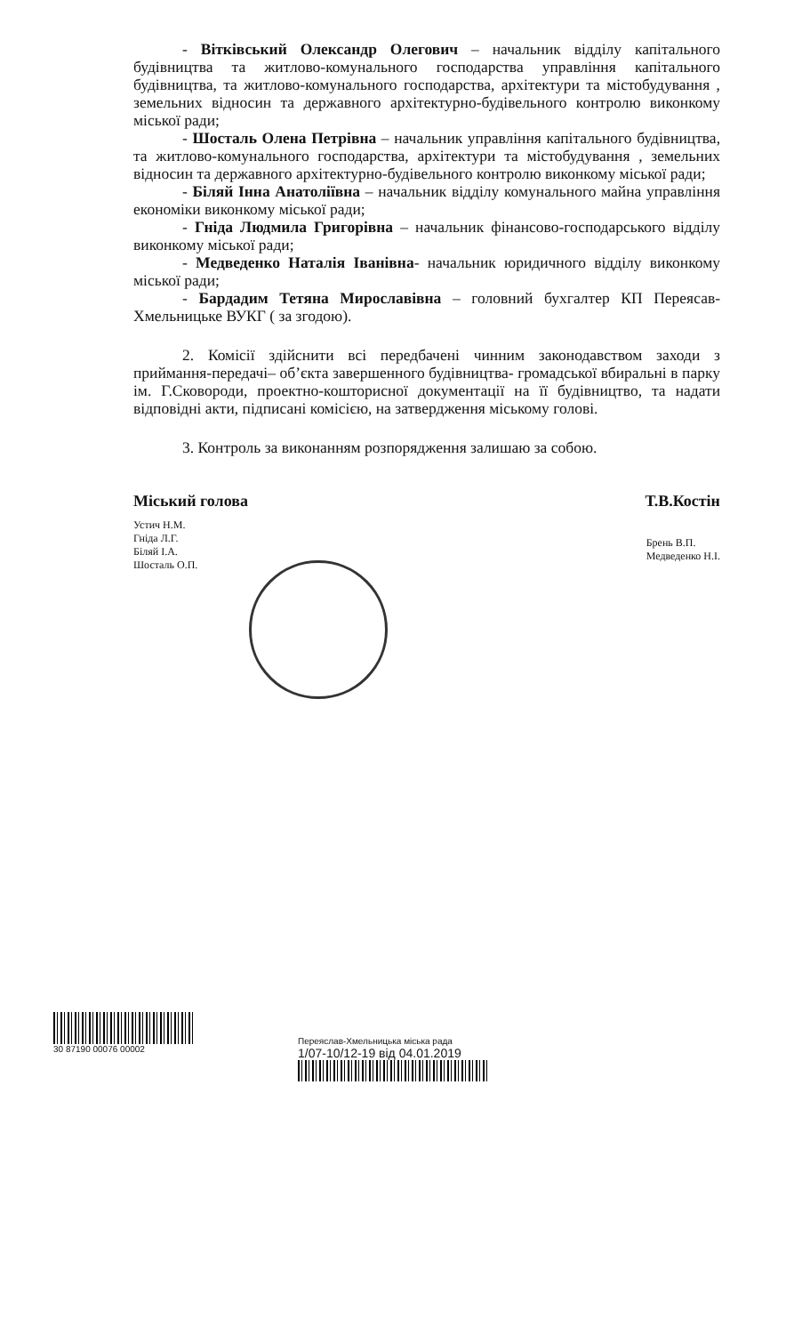- Вітківський Олександр Олегович – начальник відділу капітального будівництва та житлово-комунального господарства управління капітального будівництва, та житлово-комунального господарства, архітектури та містобудування , земельних відносин та державного архітектурно-будівельного контролю виконкому міської ради;
- Шосталь Олена Петрівна – начальник управління капітального будівництва, та житлово-комунального господарства, архітектури та містобудування , земельних відносин та державного архітектурно-будівельного контролю виконкому міської ради;
- Біляй Інна Анатоліївна – начальник відділу комунального майна управління економіки виконкому міської ради;
- Гніда Людмила Григорівна – начальник фінансово-господарського відділу виконкому міської ради;
- Медведенко Наталія Іванівна- начальник юридичного відділу виконкому міської ради;
- Бардадим Тетяна Мирославівна – головний бухгалтер КП Переясав-Хмельницьке ВУКГ ( за згодою).
2. Комісії здійснити всі передбачені чинним законодавством заходи з приймання-передачі– об’єкта завершенного будівництва- громадської вбиральні в парку ім. Г.Сковороди, проектно-кошторисної документації на її будівництво, та надати відповідні акти, підписані комісією, на затвердження міському голові.
3. Контроль за виконанням розпорядження залишаю за собою.
Міський голова Т.В.Костін
Устич Н.М.
Гніда Л.Г.
Біляй І.А.
Шосталь О.П.
Брень В.П.
Медведенко Н.І.
30 87190 00076 00002
Переяслав-Хмельницька міська рада
1/07-10/12-19 від 04.01.2019